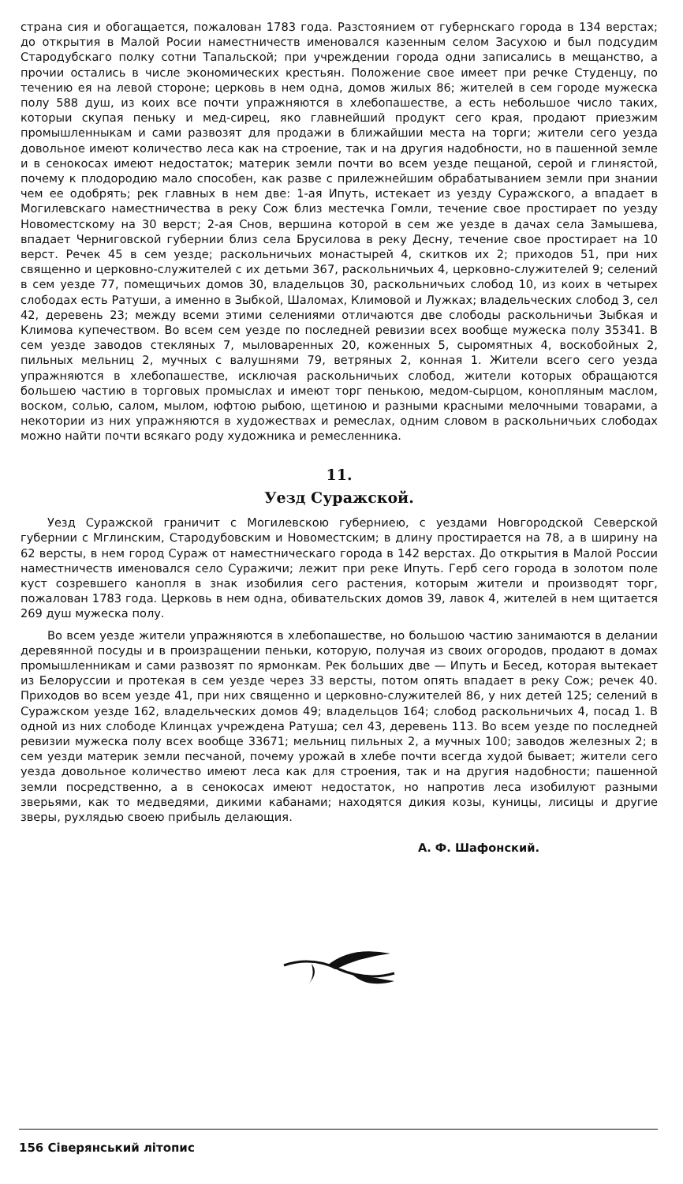страна сия и обогащается, пожалован 1783 года. Разстоянием от губернскаго города в 134 верстах; до открытия в Малой Росии наместничеств именовался казенным селом Засухою и был подсудим Стародубскаго полку сотни Тапальской; при учреждении города одни записались в мещанство, а прочии остались в числе экономических крестьян. Положение свое имеет при речке Студенцу, по течению ея на левой стороне; церковь в нем одна, домов жилых 86; жителей в сем городе мужеска полу 588 душ, из коих все почти упражняются в хлебопашестве, а есть небольшое число таких, которыи скупая пеньку и мед-сирец, яко главнейший продукт сего края, продают приезжим промышленныкам и сами развозят для продажи в ближайшии места на торги; жители сего уезда довольное имеют количество леса как на строение, так и на другия надобности, но в пашенной земле и в сенокосах имеют недостаток; материк земли почти во всем уезде пещаной, серой и глинястой, почему к плодородию мало способен, как разве с прилежнейшим обрабатыванием земли при знании чем ее одобрять; рек главных в нем две: 1-ая Ипуть, истекает из уезду Суражского, а впадает в Могилевскаго наместничества в реку Сож близ местечка Гомли, течение свое простирает по уезду Новоместскому на 30 верст; 2-ая Снов, вершина которой в сем же уезде в дачах села Замышева, впадает Черниговской губернии близ села Брусилова в реку Десну, течение свое простирает на 10 верст. Речек 45 в сем уезде; раскольничьих монастырей 4, скитков их 2; приходов 51, при них священно и церковно-служителей с их детьми 367, раскольничьих 4, церковно-служителей 9; селений в сем уезде 77, помещичьих домов 30, владельцов 30, раскольничьих слобод 10, из коих в четырех слободах есть Ратуши, а именно в Зыбкой, Шаломах, Климовой и Лужках; владельческих слобод 3, сел 42, деревень 23; между всеми этими селениями отличаются две слободы раскольничьи Зыбкая и Климова купечеством. Во всем сем уезде по последней ревизии всех вообще мужеска полу 35341. В сем уезде заводов стекляных 7, мыловаренных 20, коженных 5, сыромятных 4, воскобойных 2, пильных мельниц 2, мучных с валушнями 79, ветряных 2, конная 1. Жители всего сего уезда упражняются в хлебопашестве, исключая раскольничьих слобод, жители которых обращаются большею частию в торговых промыслах и имеют торг пенькою, медом-сырцом, конопляным маслом, воском, солью, салом, мылом, юфтою рыбою, щетиною и разными красными мелочными товарами, а некотории из них упражняются в художествах и ремеслах, одним словом в раскольничьих слободах можно найти почти всякаго роду художника и ремесленника.
11.
Уезд Суражской.
Уезд Суражской граничит с Могилевскою губерниею, с уездами Новгородской Северской губернии с Мглинским, Стародубовским и Новоместским; в длину простирается на 78, а в ширину на 62 версты, в нем город Сураж от наместническаго города в 142 верстах. До открытия в Малой России наместничеств именовался село Суражичи; лежит при реке Ипуть. Герб сего города в золотом поле куст созревшего канопля в знак изобилия сего растения, которым жители и производят торг, пожалован 1783 года. Церковь в нем одна, обивательских домов 39, лавок 4, жителей в нем щитается 269 душ мужеска полу.
Во всем уезде жители упражняются в хлебопашестве, но большою частию занимаются в делании деревянной посуды и в произращении пеньки, которую, получая из своих огородов, продают в домах промышленникам и сами развозят по ярмонкам. Рек больших две — Ипуть и Бесед, которая вытекает из Белоруссии и протекая в сем уезде через 33 версты, потом опять впадает в реку Сож; речек 40. Приходов во всем уезде 41, при них священно и церковно-служителей 86, у них детей 125; селений в Суражском уезде 162, владельческих домов 49; владельцов 164; слобод раскольничьих 4, посад 1. В одной из них слободе Клинцах учреждена Ратуша; сел 43, деревень 113. Во всем уезде по последней ревизии мужеска полу всех вообще 33671; мельниц пильных 2, а мучных 100; заводов железных 2; в сем уезди материк земли песчаной, почему урожай в хлебе почти всегда худой бывает; жители сего уезда довольное количество имеют леса как для строения, так и на другия надобности; пашенной земли посредственно, а в сенокосах имеют недостаток, но напротив леса изобилуют разными зверьями, как то медведями, дикими кабанами; находятся дикия козы, куницы, лисицы и другие зверы, рухлядью своею прибыль делающия.
А. Ф. Шафонский.
156 Сіверянський літопис